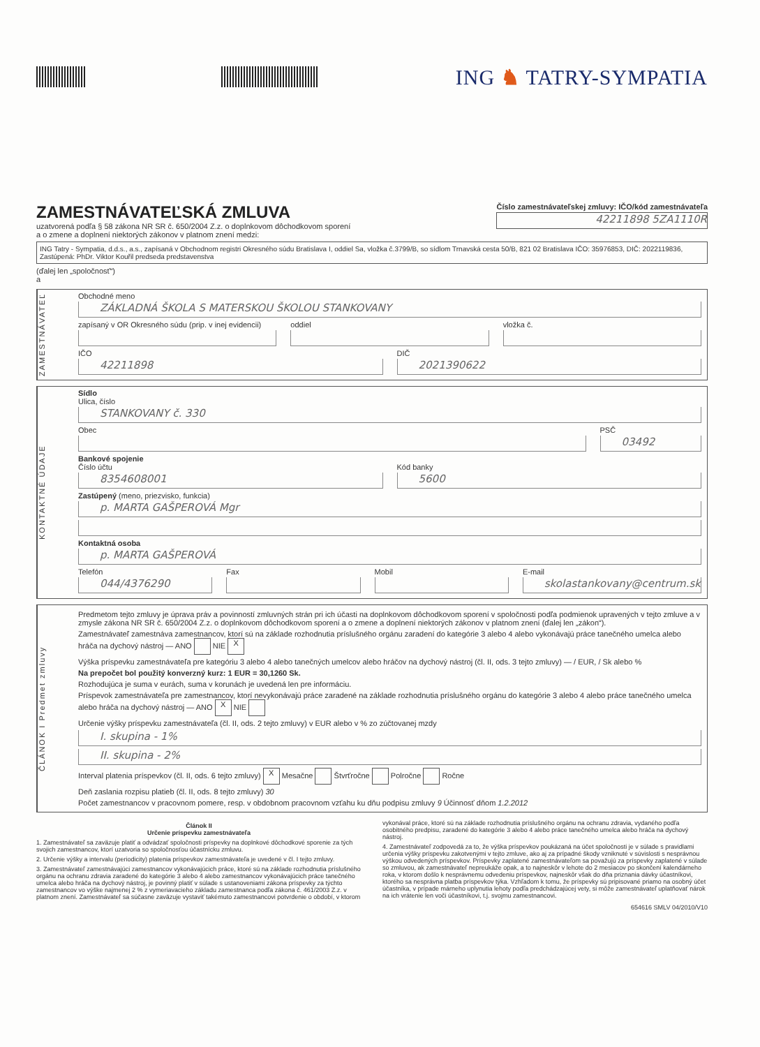ING ♞ TATRY-SYMPATIA
ZAMESTNÁVATEĽSKÁ ZMLUVA
uzatvorená podľa § 58 zákona NR SR č. 650/2004 Z.z. o doplnkovom dôchodkovom sporení
a o zmene a doplnení niektorých zákonov v platnom znení medzi:
Číslo zamestnávateľskej zmluvy: IČO/kód zamestnávateľa
42211898 5ZA1110R
ING Tatry - Sympatia, d.d.s., a.s., zapísaná v Obchodnom registri Okresného súdu Bratislava I, oddiel Sa, vložka č.3799/B, so sídlom Trnavská cesta 50/B, 821 02 Bratislava IČO: 35976853, DIČ: 2022119836, Zastúpená: PhDr. Viktor Kouřil predseda predstavenstva
(ďalej len „spoločnosť“)
a
ZAMESTNÁVATEĽ
Obchodné meno
ZÁKLADNÁ ŠKOLA S MATERSKOU ŠKOLOU STANKOVANY
zapísaný v OR Okresného súdu (prip. v inej evidencii)
oddiel vložka č.
IČO
42211898
DIČ
2021390622
KONTAKTNÉ ÚDAJE
Sídlo
Ulica, číslo
STANKOVANY č. 330
Obec PSČ
03492
Bankové spojenie
Číslo účtu
8354608001
Kód banky
5600
Zastúpený (meno, priezvisko, funkcia)
p. MARTA GAŠPEROVÁ Mgr
Kontaktná osoba
p. MARTA GAŠPEROVÁ
Telefón
044/4376290
Fax Mobil E-mail
skolastankovany@centrum.sk
ČLÁNOK I Predmet zmluvy
Predmetom tejto zmluvy je úprava práv a povinností zmluvných strán pri ich účasti na doplnkovom dôchodkovom sporení v spoločnosti podľa podmienok upravených v tejto zmluve a v zmysle zákona NR SR č. 650/2004 Z.z. o doplnkovom dôchodkovom sporení a o zmene a doplnení niektorých zákonov v platnom znení (ďalej len „zákon“).
Zamestnávateľ zamestnáva zamestnancov, ktorí sú na základe rozhodnutia príslušného orgánu zaradení do kategórie 3 alebo 4 alebo vykonávajú práce tanečného umelca alebo hráča na dychový nástroj — ANO NIE X
Výška príspevku zamestnávateľa pre kategóriu 3 alebo 4 alebo tanečných umelcov alebo hráčov na dychový nástroj (čl. II, ods. 3 tejto zmluvy) — / EUR, / Sk alebo %
Na prepočet bol použitý konverzný kurz: 1 EUR = 30,1260 Sk.
Rozhodujúca je suma v eurách, suma v korunách je uvedená len pre informáciu.
Príspevok zamestnávateľa pre zamestnancov, ktorí nevykonávajú práce zaradené na základe rozhodnutia príslušného orgánu do kategórie 3 alebo 4 alebo práce tanečného umelca alebo hráča na dychový nástroj — ANO X NIE
Určenie výšky príspevku zamestnávateľa (čl. II, ods. 2 tejto zmluvy) v EUR alebo v % zo zúčtovanej mzdy
I. skupina - 1%
II. skupina - 2%
Interval platenia príspevkov (čl. II, ods. 6 tejto zmluvy) X Mesačne Štvrťročne Polročne Ročne
Deň zaslania rozpisu platieb (čl. II, ods. 8 tejto zmluvy) 30
Počet zamestnancov v pracovnom pomere, resp. v obdobnom pracovnom vzťahu ku dňu podpisu zmluvy 9 Účinnosť dňom 1.2.2012
Článok II
Určenie príspevku zamestnávateľa
1. Zamestnávateľ sa zaväzuje platiť a odvádzať spoločnosti príspevky na doplnkové dôchodkové sporenie za tých svojich zamestnancov, ktorí uzatvoria so spoločnosťou účastnícku zmluvu.
2. Určenie výšky a intervalu (periodicity) platenia príspevkov zamestnávateľa je uvedené v čl. I tejto zmluvy.
3. Zamestnávateľ zamestnávajúci zamestnancov vykonávajúcich práce, ktoré sú na základe rozhodnutia príslušného orgánu na ochranu zdravia zaradené do kategórie 3 alebo 4 alebo zamestnancov vykonávajúcich práce tanečného umelca alebo hráča na dychový nástroj, je povinný platiť v súlade s ustanoveniami zákona príspevky za týchto zamestnancov vo výške najmenej 2 % z vymeriavacieho základu zamestnanca podľa zákona č. 461/2003 Z.z. v platnom znení. Zamestnávateľ sa súčasne zaväzuje vystaviť takémuto zamestnancovi potvrdenie o období, v ktorom vykonával práce, ktoré sú na základe rozhodnutia príslušného orgánu na ochranu zdravia, vydaného podľa osobitného predpisu, zaradené do kategórie 3 alebo 4 alebo práce tanečného umelca alebo hráča na dychový nástroj.
4. Zamestnávateľ zodpovedá za to, že výška príspevkov poukázaná na účet spoločnosti je v súlade s pravidlami určenia výšky príspevku zakotvenými v tejto zmluve, ako aj za prípadné škody vzniknuté v súvislosti s nesprávnou výškou odvedených príspevkov. Príspevky zaplatené zamestnávateľom sa považujú za príspevky zaplatené v súlade so zmluvou, ak zamestnávateľ nepreukáže opak, a to najneskôr v lehote do 2 mesiacov po skončení kalendárneho roka, v ktorom došlo k nesprávnemu odvedeniu príspevkov, najneskôr však do dňa priznania dávky účastníkovi, ktorého sa nesprávna platba príspevkov týka. Vzhľadom k tomu, že príspevky sú pripisované priamo na osobný účet účastníka, v prípade márneho uplynutia lehoty podľa predchádzajúcej vety, si môže zamestnávateľ uplatňovať nárok na ich vrátenie len voči účastníkovi, t.j. svojmu zamestnancovi.
654616 SMLV 04/2010/V10